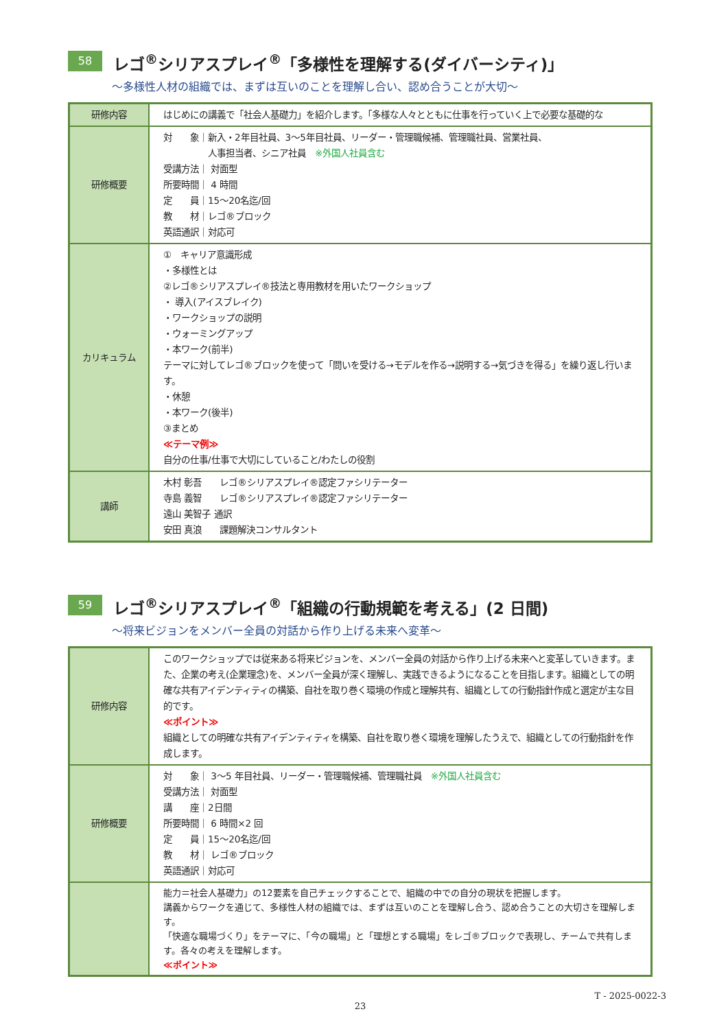58
レゴ<sup>®</sup>シリアスプレイ<sup>®</sup>「多様性を理解する(ダイバーシティ)」
～多様性人材の組織では、まずは互いのことを理解し合い、認め合うことが大切～
| 研修内容 | はじめにの講義で「社会人基礎力」を紹介します。「多様な人々とともに仕事を行っていく上で必要な基礎的な |
| 研修概要 | 対 象｜新入・2年目社員、3～5年目社員、リーダー・管理職候補、管理職社員、営業社員、 人事担当者、シニア社員 ※外国人社員含む 受講方法｜ 対面型 所要時間｜ 4 時間 定 員｜15～20名迄/回 教 材｜レゴ®ブロック 英語通訳｜対応可 |
| カリキュラム | ① キャリア意識形成 ・多様性とは ②レゴ®シリアスプレイ®技法と専用教材を用いたワークショップ ・ 導入(アイスブレイク) ・ワークショップの説明 ・ウォーミングアップ ・本ワーク(前半) テーマに対してレゴ®ブロックを使って「問いを受ける→モデルを作る→説明する→気づきを得る」を繰り返し行います。 ・休憩 ・本ワーク(後半) ③まとめ ≪テーマ例≫ 自分の仕事/仕事で大切にしていること/わたしの役割 |
| 講師 | 木村 彰吾 レゴ®シリアスプレイ®認定ファシリテーター 寺島 義智 レゴ®シリアスプレイ®認定ファシリテーター 遠山 美智子 通訳 安田 真浪 課題解決コンサルタント |
59
レゴ<sup>®</sup>シリアスプレイ<sup>®</sup>「組織の行動規範を考える」(2 日間)
～将来ビジョンをメンバー全員の対話から作り上げる未来へ変革～
| 研修内容 | このワークショップでは従来ある将来ビジョンを、メンバー全員の対話から作り上げる未来へと変革していきます。また、企業の考え(企業理念)を、メンバー全員が深く理解し、実践できるようになることを目指します。組織としての明確な共有アイデンティティの構築、自社を取り巻く環境の作成と理解共有、組織としての行動指針作成と選定が主な目的です。 ≪ポイント≫ 組織としての明確な共有アイデンティティを構築、自社を取り巻く環境を理解したうえで、組織としての行動指針を作成します。 |
| 研修概要 | 対 象｜ 3～5 年目社員、リーダー・管理職候補、管理職社員 ※外国人社員含む 受講方法｜ 対面型 講 座｜2日間 所要時間｜ 6 時間×2 回 定 員｜15～20名迄/回 教 材｜ レゴ®ブロック 英語通訳｜対応可 |
| | 能力＝社会人基礎力」の12要素を自己チェックすることで、組織の中での自分の現状を把握します。 講義からワークを通じて、多様性人材の組織では、まずは互いのことを理解し合う、認め合うことの大切さを理解します。 「快適な職場づくり」をテーマに、「今の職場」と「理想とする職場」をレゴ®ブロックで表現し、チームで共有します。各々の考えを理解します。 ≪ポイント≫ |
T - 2025-0022-3
23